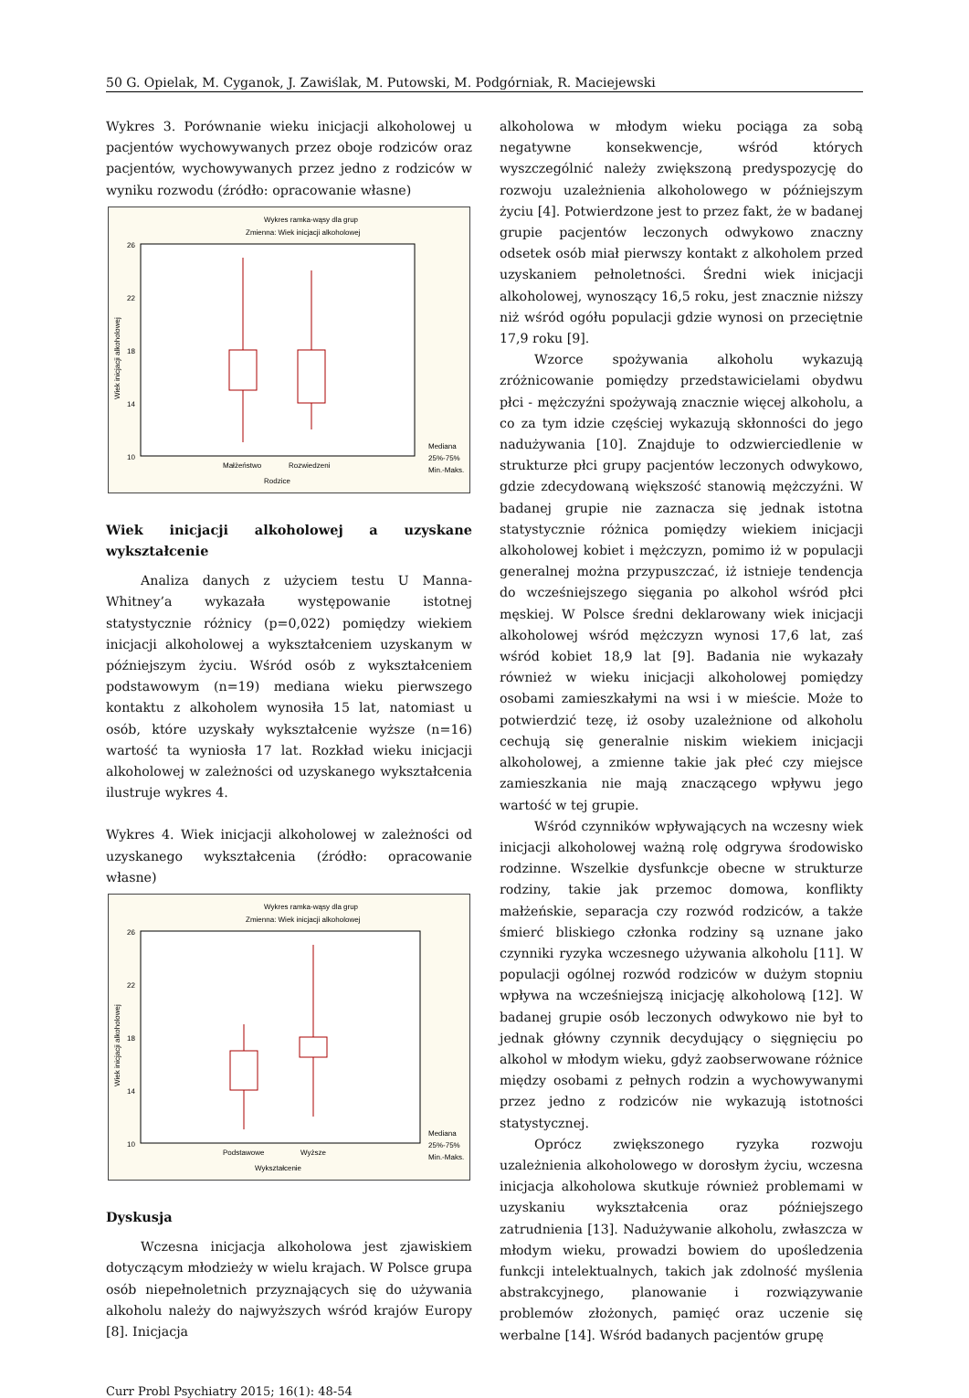50 G. Opielak, M. Cyganok, J. Zawiślak, M. Putowski, M. Podgórniak, R. Maciejewski
Wykres 3. Porównanie wieku inicjacji alkoholowej u pacjentów wychowywanych przez oboje rodziców oraz pacjentów, wychowywanych przez jedno z rodziców w wyniku rozwodu (źródło: opracowanie własne)
Wykres ramka-wąsy dla grup
Zmienna: Wiek inicjacji alkoholowej
26
22
18
14
10
Małżeństwo
Rozwiedzeni
Rodzice
Mediana
25%-75%
Min.-Maks.
Wiek inicjacji alkoholowej
Wiek inicjacji alkoholowej a uzyskane wykształcenie
Analiza danych z użyciem testu U Manna-Whitney’a wykazała występowanie istotnej statystycznie różnicy (p=0,022) pomiędzy wiekiem inicjacji alkoholowej a wykształceniem uzyskanym w późniejszym życiu. Wśród osób z wykształceniem podstawowym (n=19) mediana wieku pierwszego kontaktu z alkoholem wynosiła 15 lat, natomiast u osób, które uzyskały wykształcenie wyższe (n=16) wartość ta wyniosła 17 lat. Rozkład wieku inicjacji alkoholowej w zależności od uzyskanego wykształcenia ilustruje wykres 4.
Wykres 4. Wiek inicjacji alkoholowej w zależności od uzyskanego wykształcenia (źródło: opracowanie własne)
Wykres ramka-wąsy dla grup
Zmienna: Wiek inicjacji alkoholowej
26
22
18
14
10
Podstawowe
Wyższe
Wykształcenie
Mediana
25%-75%
Min.-Maks.
Wiek inicjacji alkoholowej
Dyskusja
Wczesna inicjacja alkoholowa jest zjawiskiem dotyczącym młodzieży w wielu krajach. W Polsce grupa osób niepełnoletnich przyznających się do używania alkoholu należy do najwyższych wśród krajów Europy [8]. Inicjacja
alkoholowa w młodym wieku pociąga za sobą negatywne konsekwencje, wśród których wyszczególnić należy zwiększoną predyspozycję do rozwoju uzależnienia alkoholowego w późniejszym życiu [4]. Potwierdzone jest to przez fakt, że w badanej grupie pacjentów leczonych odwykowo znaczny odsetek osób miał pierwszy kontakt z alkoholem przed uzyskaniem pełnoletności. Średni wiek inicjacji alkoholowej, wynoszący 16,5 roku, jest znacznie niższy niż wśród ogółu populacji gdzie wynosi on przeciętnie 17,9 roku [9].
Wzorce spożywania alkoholu wykazują zróżnicowanie pomiędzy przedstawicielami obydwu płci - mężczyźni spożywają znacznie więcej alkoholu, a co za tym idzie częściej wykazują skłonności do jego nadużywania [10]. Znajduje to odzwierciedlenie w strukturze płci grupy pacjentów leczonych odwykowo, gdzie zdecydowaną większość stanowią mężczyźni. W badanej grupie nie zaznacza się jednak istotna statystycznie różnica pomiędzy wiekiem inicjacji alkoholowej kobiet i mężczyzn, pomimo iż w populacji generalnej można przypuszczać, iż istnieje tendencja do wcześniejszego sięgania po alkohol wśród płci męskiej. W Polsce średni deklarowany wiek inicjacji alkoholowej wśród mężczyzn wynosi 17,6 lat, zaś wśród kobiet 18,9 lat [9]. Badania nie wykazały również w wieku inicjacji alkoholowej pomiędzy osobami zamieszkałymi na wsi i w mieście. Może to potwierdzić tezę, iż osoby uzależnione od alkoholu cechują się generalnie niskim wiekiem inicjacji alkoholowej, a zmienne takie jak płeć czy miejsce zamieszkania nie mają znaczącego wpływu jego wartość w tej grupie.
Wśród czynników wpływających na wczesny wiek inicjacji alkoholowej ważną rolę odgrywa środowisko rodzinne. Wszelkie dysfunkcje obecne w strukturze rodziny, takie jak przemoc domowa, konflikty małżeńskie, separacja czy rozwód rodziców, a także śmierć bliskiego członka rodziny są uznane jako czynniki ryzyka wczesnego używania alkoholu [11]. W populacji ogólnej rozwód rodziców w dużym stopniu wpływa na wcześniejszą inicjację alkoholową [12]. W badanej grupie osób leczonych odwykowo nie był to jednak główny czynnik decydujący o sięgnięciu po alkohol w młodym wieku, gdyż zaobserwowane różnice między osobami z pełnych rodzin a wychowywanymi przez jedno z rodziców nie wykazują istotności statystycznej.
Oprócz zwiększonego ryzyka rozwoju uzależnienia alkoholowego w dorosłym życiu, wczesna inicjacja alkoholowa skutkuje również problemami w uzyskaniu wykształcenia oraz późniejszego zatrudnienia [13]. Nadużywanie alkoholu, zwłaszcza w młodym wieku, prowadzi bowiem do upośledzenia funkcji intelektualnych, takich jak zdolność myślenia abstrakcyjnego, planowanie i rozwiązywanie problemów złożonych, pamięć oraz uczenie się werbalne [14]. Wśród badanych pacjentów grupę
Curr Probl Psychiatry 2015; 16(1): 48-54